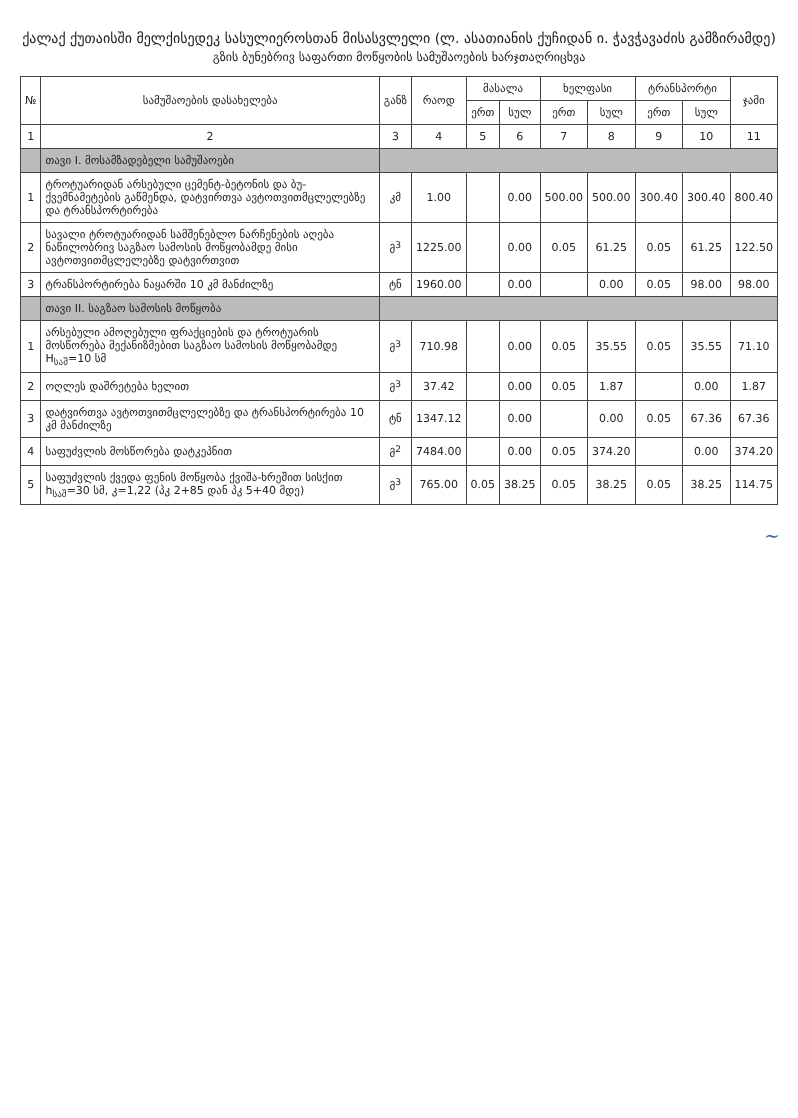ქალაქ ქუთაისში მელქისედეკ სასულიეროსთან მისასვლელი (ლ. ასათიანის ქუჩიდან ი. ჭავჭავაძის გამზირამდე)
გზის ბუნებრივ საფართი მოწყობის სამუშაოების ხარჯთაღრიცხვა
| № | სამუშაოების დასახელება | განზ | რაოდ | მასალა | | ხელფასი | | ტრანსპორტი | | ჯამი |
| --- | --- | --- | --- | --- | --- | --- | --- | --- | --- | --- |
| | | | | ერთ | სულ | ერთ | სულ | ერთ | სულ | |
| 1 | 2 | 3 | 4 | 5 | 6 | 7 | 8 | 9 | 10 | 11 |
| | თავი I. მოსამზადებელი სამუშაოები | | | | | | | | | |
| 1 | ტროტუარიდან არსებული ცემენტ-ბეტონის და ბუ-ქვემნამეტების გაწმენდა, დატვირთვა ავტოთვითმცლელებზე და ტრანსპორტირება | კმ | 1.00 | | 0.00 | 500.00 | 500.00 | 300.40 | 300.40 | 800.40 |
| 2 | სავალი ტროტუარიდან სამშენებლო ნარჩენების აღება ნაწილობრივ საგზაო სამოსის მოწყობამდე მისი ავტოთვითმცლელებზე დატვირთვით | მ<sup>3</sup> | 1225.00 | | 0.00 | 0.05 | 61.25 | 0.05 | 61.25 | 122.50 |
| 3 | ტრანსპორტირება ნაყარში 10 კმ მანძილზე | ტნ | 1960.00 | | 0.00 | | 0.00 | 0.05 | 98.00 | 98.00 |
| | თავი II. საგზაო სამოსის მოწყობა | | | | | | | | | |
| 1 | არსებული ამოღებული ფრაქციების და ტროტუარის მოსწორება მექანიზმებით საგზაო სამოსის მოწყობამდე H<sub>საშ</sub>=10 სმ | მ<sup>3</sup> | 710.98 | | 0.00 | 0.05 | 35.55 | 0.05 | 35.55 | 71.10 |
| 2 | ოღლეს დაშრეტება ხელით | მ<sup>3</sup> | 37.42 | | 0.00 | 0.05 | 1.87 | | 0.00 | 1.87 |
| 3 | დატვირთვა ავტოთვითმცლელებზე და ტრანსპორტირება 10 კმ მანძილზე | ტნ | 1347.12 | | 0.00 | | 0.00 | 0.05 | 67.36 | 67.36 |
| 4 | საფუძვლის მოსწორება დატკეპნით | მ<sup>2</sup> | 7484.00 | | 0.00 | 0.05 | 374.20 | | 0.00 | 374.20 |
| 5 | საფუძვლის ქვედა ფენის მოწყობა ქვიშა-ხრეშით სისქით h<sub>საშ</sub>=30 სმ, კ=1,22 (პკ 2+85 დან პკ 5+40 მდე) | მ<sup>3</sup> | 765.00 | 0.05 | 38.25 | 0.05 | 38.25 | 0.05 | 38.25 | 114.75 |
~